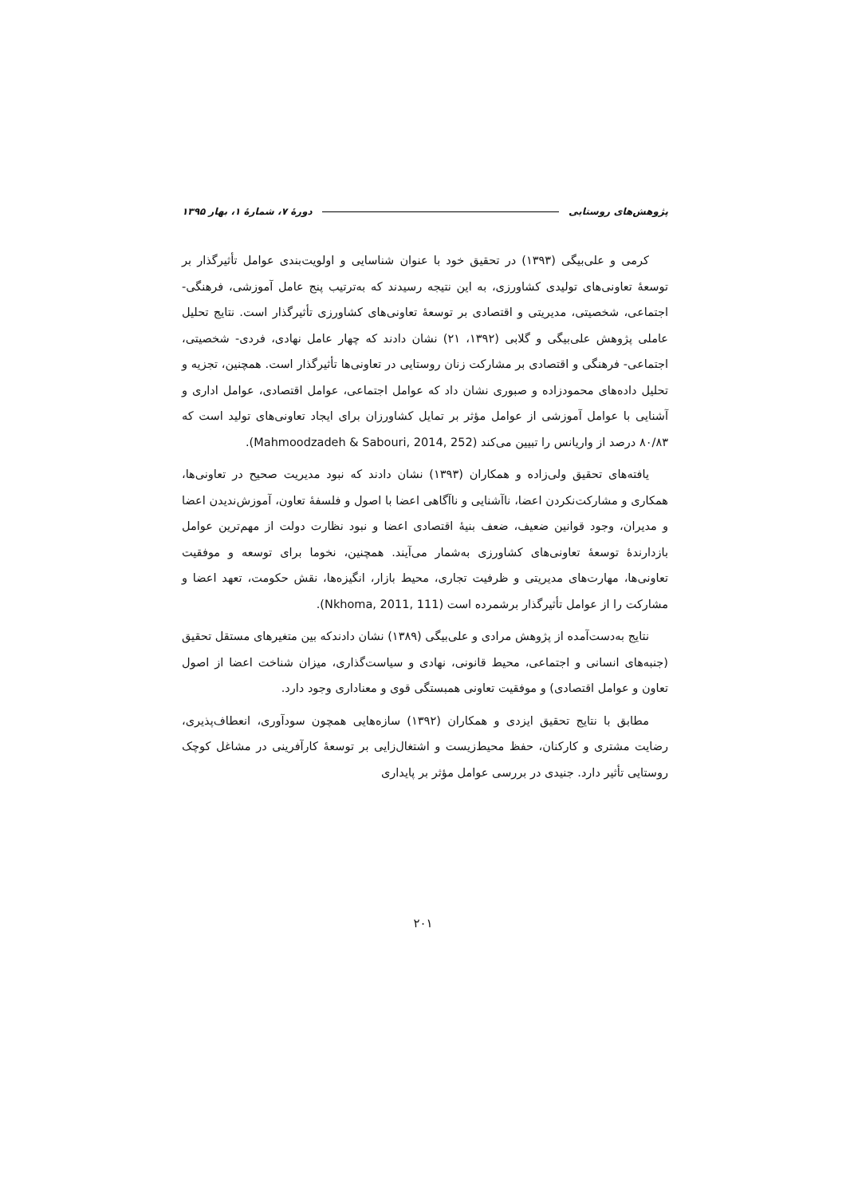پژوهش‌های روستایی دورهٔ ۷، شمارهٔ ۱، بهار ۱۳۹۵
کرمی و علی‌بیگی (۱۳۹۳) در تحقیق خود با عنوان شناسایی و اولویت‌بندی عوامل تأثیرگذار بر توسعهٔ تعاونی‌های تولیدی کشاورزی، به این نتیجه رسیدند که به‌ترتیب پنج عامل آموزشی، فرهنگی- اجتماعی، شخصیتی، مدیریتی و اقتصادی بر توسعهٔ تعاونی‌های کشاورزی تأثیرگذار است. نتایج تحلیل عاملی پژوهش علی‌بیگی و گلابی (۱۳۹۲، ۲۱) نشان دادند که چهار عامل نهادی، فردی- شخصیتی، اجتماعی- فرهنگی و اقتصادی بر مشارکت زنان روستایی در تعاونی‌ها تأثیرگذار است. همچنین، تجزیه و تحلیل داده‌های محمودزاده و صبوری نشان داد که عوامل اجتماعی، عوامل اقتصادی، عوامل اداری و آشنایی با عوامل آموزشی از عوامل مؤثر بر تمایل کشاورزان برای ایجاد تعاونی‌های تولید است که ۸۰/۸۳ درصد از واریانس را تبیین می‌کند (Mahmoodzadeh & Sabouri, 2014, 252).
یافته‌های تحقیق ولی‌زاده و همکاران (۱۳۹۳) نشان دادند که نبود مدیریت صحیح در تعاونی‌ها، همکاری و مشارکت‌نکردن اعضا، ناآشنایی و ناآگاهی اعضا با اصول و فلسفهٔ تعاون، آموزش‌ندیدن اعضا و مدیران، وجود قوانین ضعیف، ضعف بنیهٔ اقتصادی اعضا و نبود نظارت دولت از مهم‌ترین عوامل بازدارندهٔ توسعهٔ تعاونی‌های کشاورزی به‌شمار می‌آیند. همچنین، نخوما برای توسعه و موفقیت تعاونی‌ها، مهارت‌های مدیریتی و ظرفیت تجاری، محیط بازار، انگیزه‌ها، نقش حکومت، تعهد اعضا و مشارکت را از عوامل تأثیرگذار برشمرده است (Nkhoma, 2011, 111).
نتایج به‌دست‌آمده از پژوهش مرادی و علی‌بیگی (۱۳۸۹) نشان دادندکه بین متغیرهای مستقل تحقیق (جنبه‌های انسانی و اجتماعی، محیط قانونی، نهادی و سیاست‌گذاری، میزان شناخت اعضا از اصول تعاون و عوامل اقتصادی) و موفقیت تعاونی همبستگی قوی و معناداری وجود دارد.
مطابق با نتایج تحقیق ایزدی و همکاران (۱۳۹۲) سازه‌هایی همچون سودآوری، انعطاف‌پذیری، رضایت مشتری و کارکنان، حفظ محیط‌زیست و اشتغال‌زایی بر توسعهٔ کارآفرینی در مشاغل کوچک روستایی تأثیر دارد. جنیدی در بررسی عوامل مؤثر بر پایداری
۲۰۱